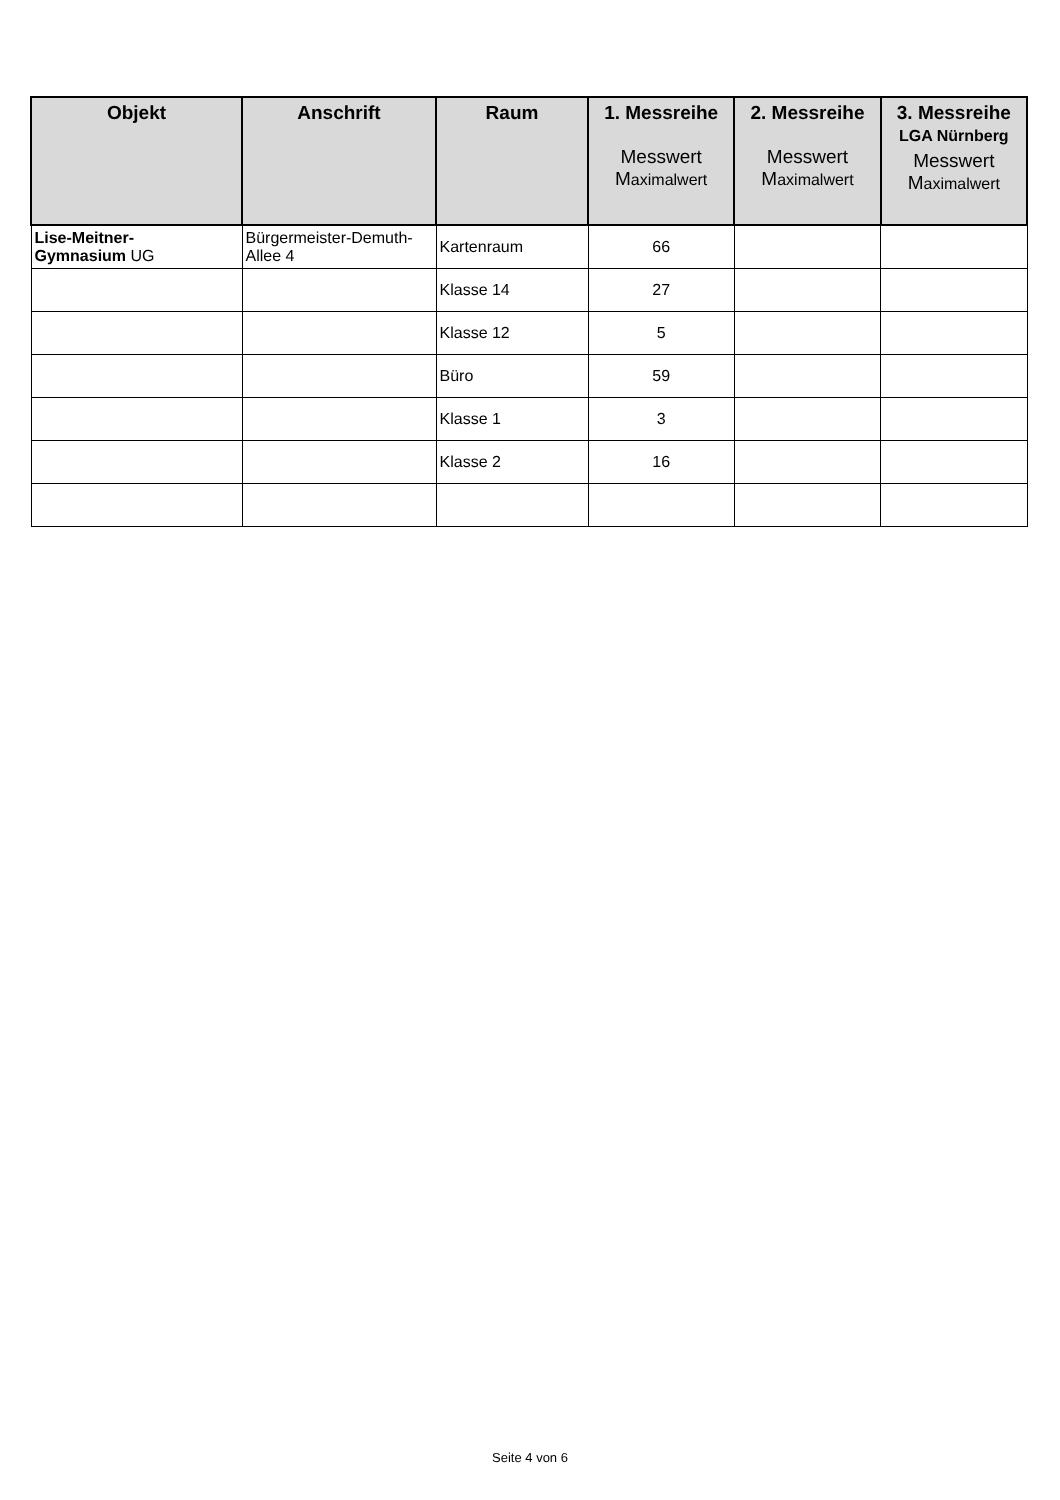| Objekt | Anschrift | Raum | 1. Messreihe Messwert M aximalwert | 2. Messreihe Messwert M aximalwert | 3. Messreihe LGA Nürnberg Messwert M aximalwert |
| --- | --- | --- | --- | --- | --- |
| Lise-Meitner- Gymnasium UG | Bürgermeister-Demuth- Allee 4 | Kartenraum | 66 | | |
| | | Klasse 14 | 27 | | |
| | | Klasse 12 | 5 | | |
| | | Büro | 59 | | |
| | | Klasse 1 | 3 | | |
| | | Klasse 2 | 16 | | |
Seite 4 von 6